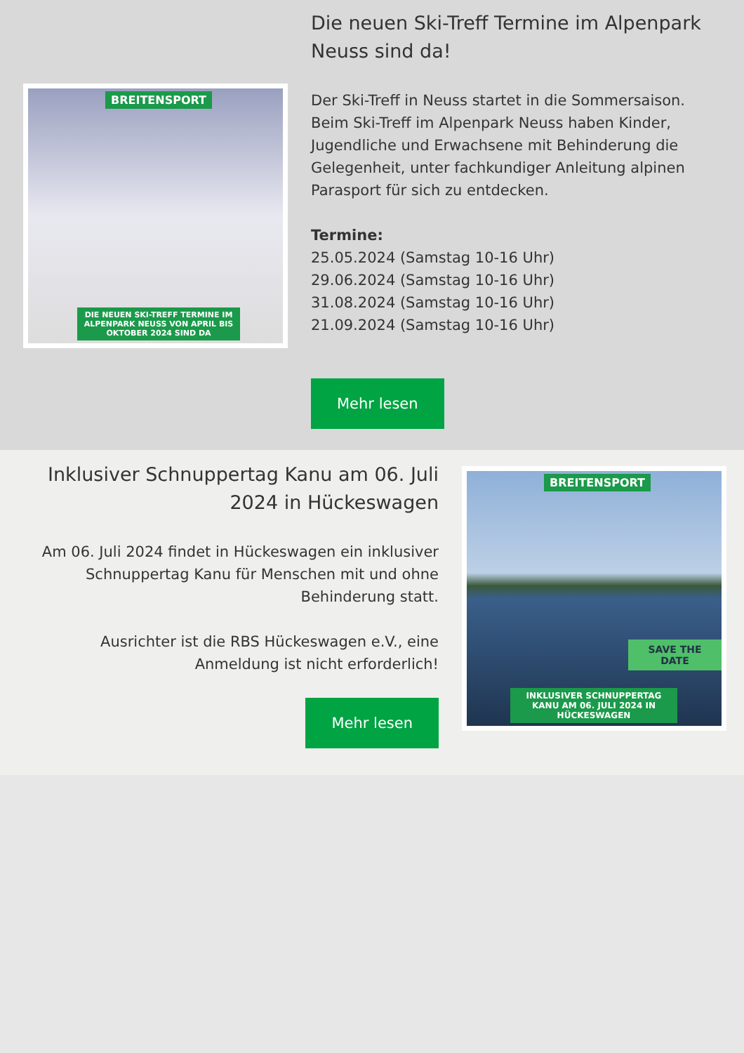BREITENSPORT
DIE NEUEN SKI-TREFF TERMINE IM ALPENPARK NEUSS VON APRIL BIS OKTOBER 2024 SIND DA
Die neuen Ski-Treff Termine im Alpenpark Neuss sind da!
Der Ski-Treff in Neuss startet in die Sommersaison. Beim Ski-Treff im Alpenpark Neuss haben Kinder, Jugendliche und Erwachsene mit Behinderung die Gelegenheit, unter fachkundiger Anleitung alpinen Parasport für sich zu entdecken.
Termine:
25.05.2024 (Samstag 10-16 Uhr)
29.06.2024 (Samstag 10-16 Uhr)
31.08.2024 (Samstag 10-16 Uhr)
21.09.2024 (Samstag 10-16 Uhr)
Mehr lesen
Inklusiver Schnuppertag Kanu am 06. Juli 2024 in Hückeswagen
Am 06. Juli 2024 findet in Hückeswagen ein inklusiver Schnuppertag Kanu für Menschen mit und ohne Behinderung statt.
Ausrichter ist die RBS Hückeswagen e.V., eine Anmeldung ist nicht erforderlich!
Mehr lesen
BREITENSPORT
SAVE THE DATE
INKLUSIVER SCHNUPPERTAG KANU AM 06. JULI 2024 IN HÜCKESWAGEN